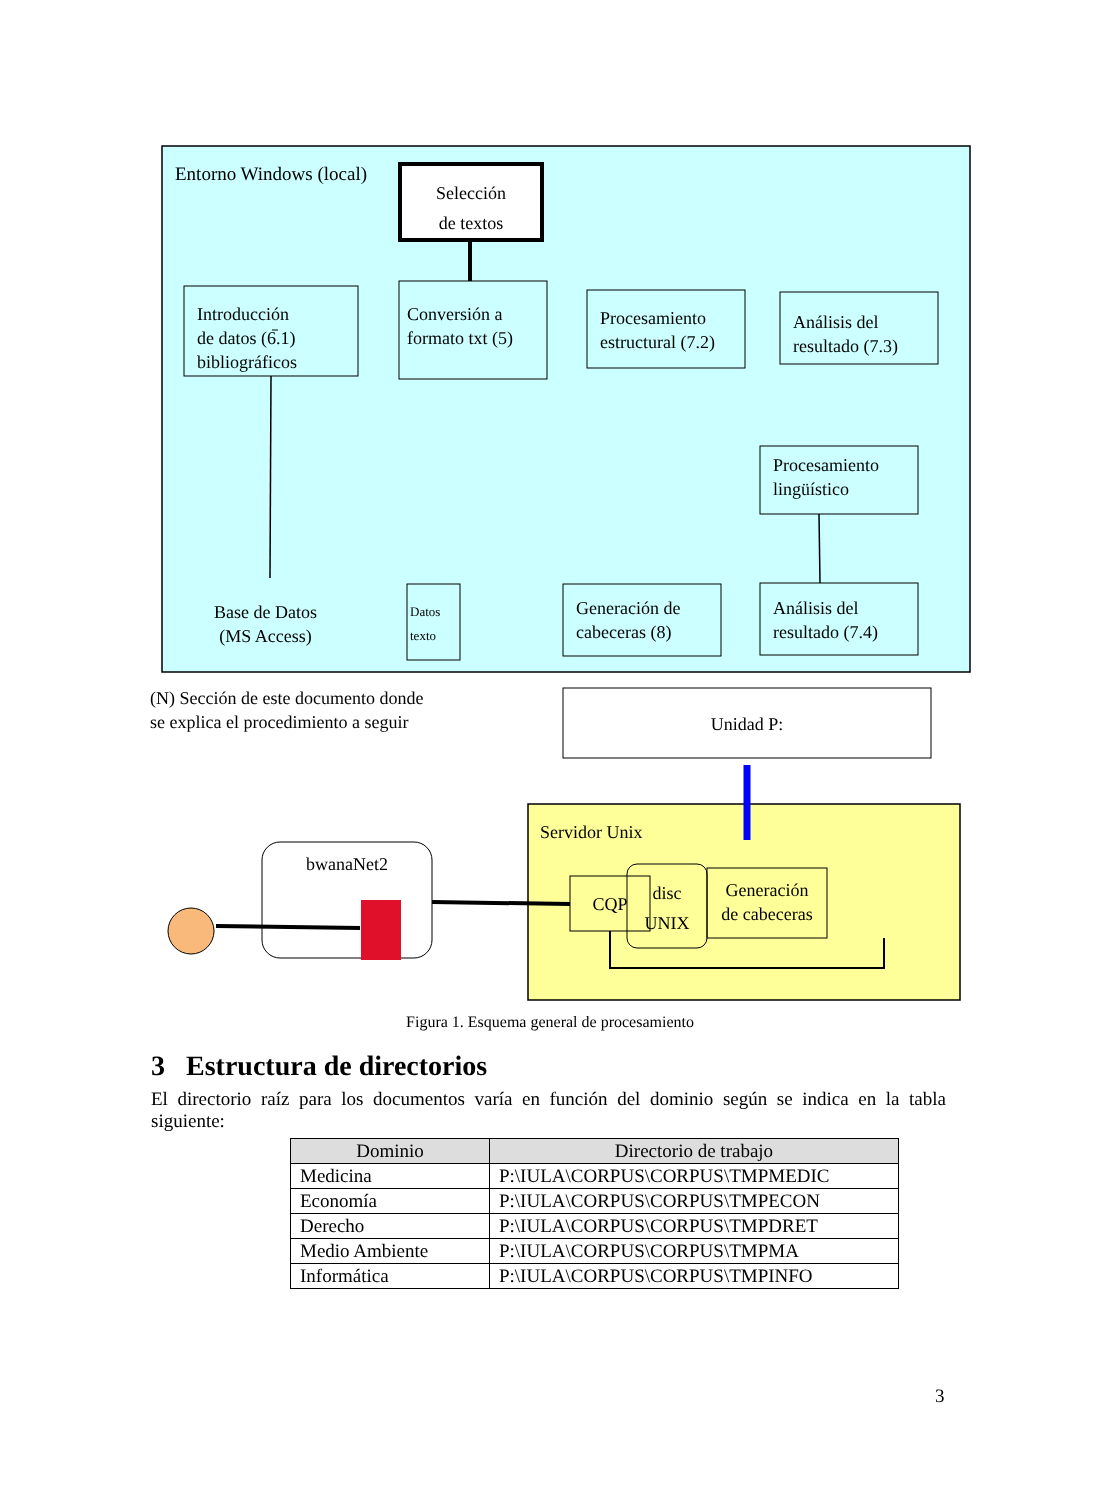Entorno Windows (local)
Selección
de textos
Introducción
de datos (6.1)
bibliográficos
Conversión a
formato txt (5)
Procesamiento
estructural (7.2)
Análisis del
resultado (7.3)
Procesamiento
lingüístico
Análisis del
resultado (7.4)
Generación de
cabeceras (8)
Base de Datos
(MS Access)
Datos
texto
(N) Sección de este documento donde
se explica el procedimiento a seguir
Unidad P:
Servidor Unix
bwanaNet2
CQP
disc
UNIX
Generación
de cabeceras
Figura 1. Esquema general de procesamiento
3 Estructura de directorios
El directorio raíz para los documentos varía en función del dominio según se indica en la tabla siguiente:
| Dominio | Directorio de trabajo |
| --- | --- |
| Medicina | P:\IULA\CORPUS\CORPUS\TMPMEDIC |
| Economía | P:\IULA\CORPUS\CORPUS\TMPECON |
| Derecho | P:\IULA\CORPUS\CORPUS\TMPDRET |
| Medio Ambiente | P:\IULA\CORPUS\CORPUS\TMPMA |
| Informática | P:\IULA\CORPUS\CORPUS\TMPINFO |
3